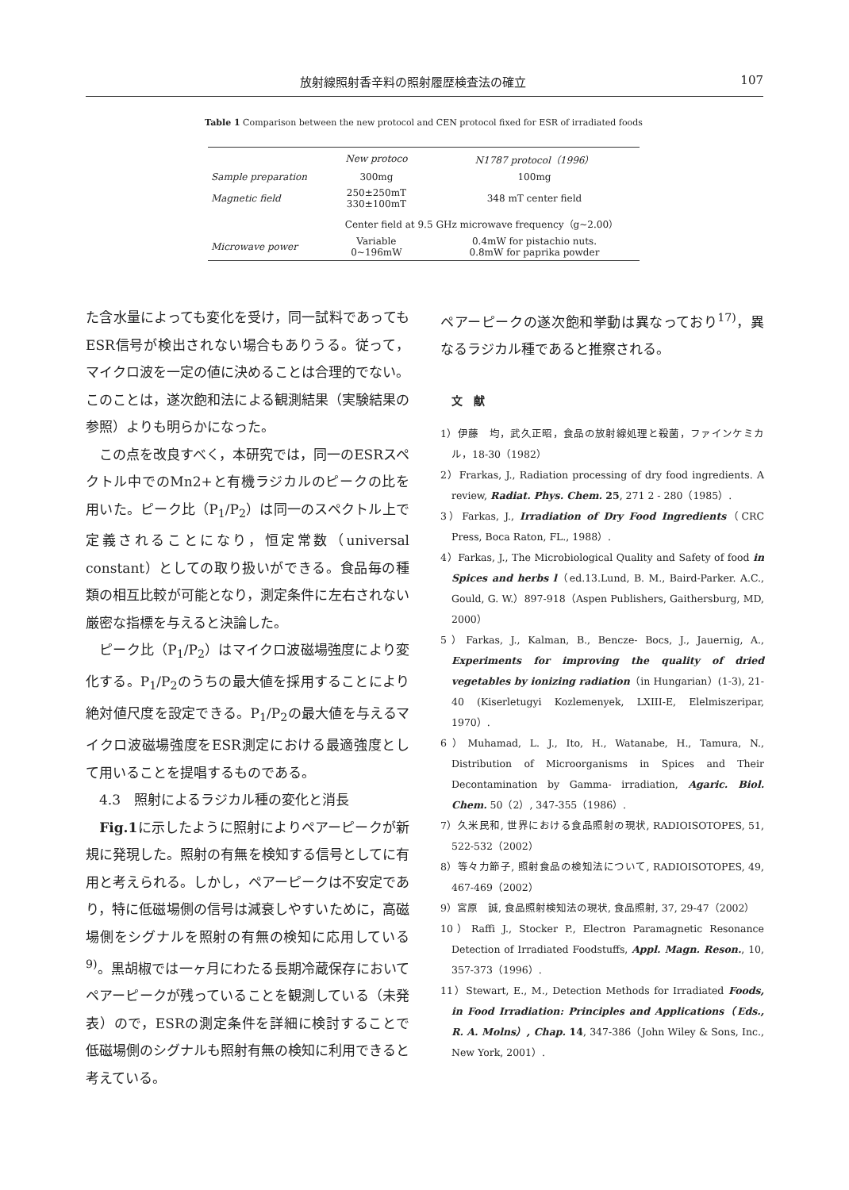放射線照射香辛料の照射履歴検査法の確立 107
Table 1 Comparison between the new protocol and CEN protocol fixed for ESR of irradiated foods
| | New protoco | N1787 protocol（1996） |
| --- | --- | --- |
| Sample preparation | 300mg | 100mg |
| Magnetic field | 250±250mT 330±100mT | 348 mT center field |
| | Center field at 9.5 GHz microwave frequency（g∼2.00） | |
| Microwave power | Variable 0∼196mW | 0.4mW for pistachio nuts. 0.8mW for paprika powder |
た含水量によっても変化を受け，同一試料であってもESR信号が検出されない場合もありうる。従って，マイクロ波を一定の値に決めることは合理的でない。このことは，遂次飽和法による観測結果（実験結果の参照）よりも明らかになった。
　この点を改良すべく，本研究では，同一のESRスペクトル中でのMn2+と有機ラジカルのピークの比を用いた。ピーク比（P<sub>1</sub>/P<sub>2</sub>）は同一のスペクトル上で定義されることになり，恒定常数（universal constant）としての取り扱いができる。食品毎の種類の相互比較が可能となり，測定条件に左右されない厳密な指標を与えると決論した。
　ピーク比（P<sub>1</sub>/P<sub>2</sub>）はマイクロ波磁場強度により変化する。P<sub>1</sub>/P<sub>2</sub>のうちの最大値を採用することにより絶対値尺度を設定できる。P<sub>1</sub>/P<sub>2</sub>の最大値を与えるマイクロ波磁場強度をESR測定における最適強度として用いることを提唱するものである。
　4.3　照射によるラジカル種の変化と消長
　Fig.1に示したように照射によりペアーピークが新規に発現した。照射の有無を検知する信号としてに有用と考えられる。しかし，ペアーピークは不安定であり，特に低磁場側の信号は減衰しやすいために，高磁場側をシグナルを照射の有無の検知に応用している<sup>9)</sup>。黒胡椒では一ヶ月にわたる長期冷蔵保存においてペアーピークが残っていることを観測している（未発表）ので，ESRの測定条件を詳細に検討することで低磁場側のシグナルも照射有無の検知に利用できると考えている。
ペアーピークの遂次飽和挙動は異なっており<sup>17)</sup>，異なるラジカル種であると推察される。
　文　献
1）伊藤　均，武久正昭，食品の放射線処理と殺菌，ファインケミカル，18-30（1982）
2）Frarkas, J., Radiation processing of dry food ingredients. A review, Radiat. Phys. Chem. 25, 271 2 - 280（1985）.
3）Farkas, J., Irradiation of Dry Food Ingredients（CRC Press, Boca Raton, FL., 1988）.
4）Farkas, J., The Microbiological Quality and Safety of food in Spices and herbs l（ed.13.Lund, B. M., Baird-Parker. A.C., Gould, G. W.）897-918（Aspen Publishers, Gaithersburg, MD, 2000）
5）Farkas, J., Kalman, B., Bencze- Bocs, J., Jauernig, A., Experiments for improving the quality of dried vegetables by ionizing radiation（in Hungarian）(1-3), 21-40 (Kiserletugyi Kozlemenyek, LXIII-E, Elelmiszeripar, 1970）.
6）Muhamad, L. J., Ito, H., Watanabe, H., Tamura, N., Distribution of Microorganisms in Spices and Their Decontamination by Gamma- irradiation, Agaric. Biol. Chem. 50（2）, 347-355（1986）.
7）久米民和, 世界における食品照射の現状, RADIOISOTOPES, 51, 522-532（2002）
8）等々力節子, 照射食品の検知法について, RADIOISOTOPES, 49, 467-469（2002）
9）宮原　誠, 食品照射検知法の現状, 食品照射, 37, 29-47（2002）
10）Raffi J., Stocker P., Electron Paramagnetic Resonance Detection of Irradiated Foodstuffs, Appl. Magn. Reson., 10, 357-373（1996）.
11）Stewart, E., M., Detection Methods for Irradiated Foods, in Food Irradiation: Principles and Applications（Eds., R. A. Molns）, Chap. 14, 347-386（John Wiley & Sons, Inc., New York, 2001）.